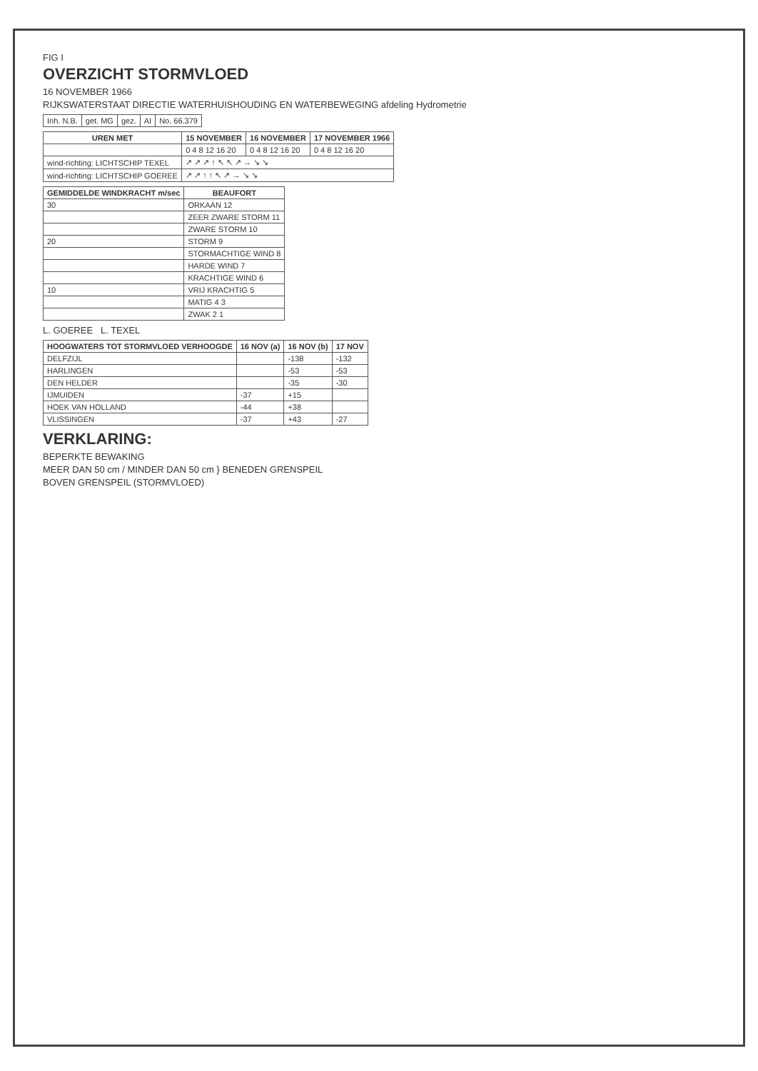FIG I
OVERZICHT STORMVLOED
16 NOVEMBER 1966
RIJKSWATERSTAAT DIRECTIE WATERHUISHOUDING EN WATERBEWEGING afdeling Hydrometrie
| Inh. N.B. | get. MG | gez. | AI | No. 66.379 |
| UREN MET | 15 NOVEMBER | 16 NOVEMBER | 17 NOVEMBER 1966 |
| --- | --- | --- | --- |
| | 0 4 8 12 16 20 | 0 4 8 12 16 20 | 0 4 8 12 16 20 |
| wind-richting: LICHTSCHIP TEXEL | ↗ ↗ ↗ ↑ ↖ ↖ ↗ → ↘ ↘ | | |
| wind-richting: LICHTSCHIP GOEREE | ↗ ↗ ↑ ↑ ↖ ↗ → ↘ ↘ | | |
| GEMIDDELDE WINDKRACHT m/sec | BEAUFORT |
| --- | --- |
| 30 | ORKAAN 12 |
| | ZEER ZWARE STORM 11 |
| | ZWARE STORM 10 |
| 20 | STORM 9 |
| | STORMACHTIGE WIND 8 |
| | HARDE WIND 7 |
| | KRACHTIGE WIND 6 |
| 10 | VRIJ KRACHTIG 5 |
| | MATIG 4 3 |
| | ZWAK 2 1 |
L. GOEREE L. TEXEL
| HOOGWATERS TOT STORMVLOED VERHOOGDE | 16 NOV (a) | 16 NOV (b) | 17 NOV |
| --- | --- | --- | --- |
| DELFZIJL | | -138 | -132 |
| HARLINGEN | | -53 | -53 |
| DEN HELDER | | -35 | -30 |
| IJMUIDEN | -37 | +15 | |
| HOEK VAN HOLLAND | -44 | +38 | |
| VLISSINGEN | -37 | +43 | -27 |
VERKLARING:
BEPERKTE BEWAKING
MEER DAN 50 cm / MINDER DAN 50 cm } BENEDEN GRENSPEIL
BOVEN GRENSPEIL (STORMVLOED)